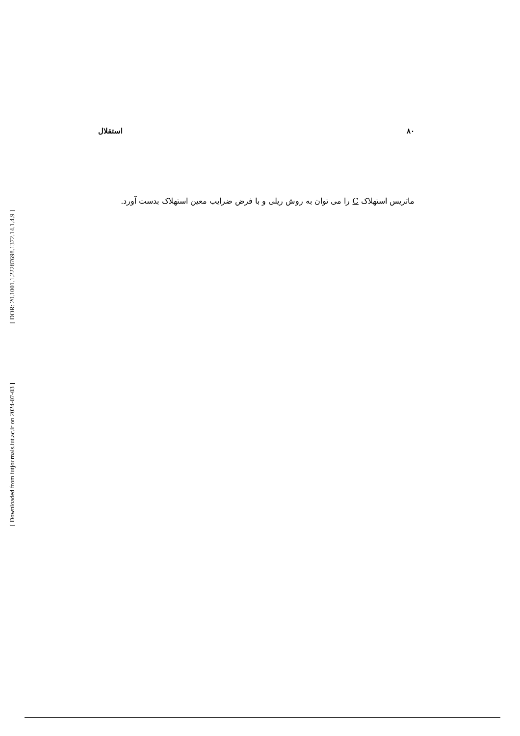۸۰ استقلال
ماتریس استهلاک C را می توان به روش ریلی و با فرض ضرایب معین استهلاک بدست آورد.
[ DOR: 20.1001.1.22287698.1372.14.1.4.9 ]
[ Downloaded from iutjournals.iut.ac.ir on 2024-07-03 ]